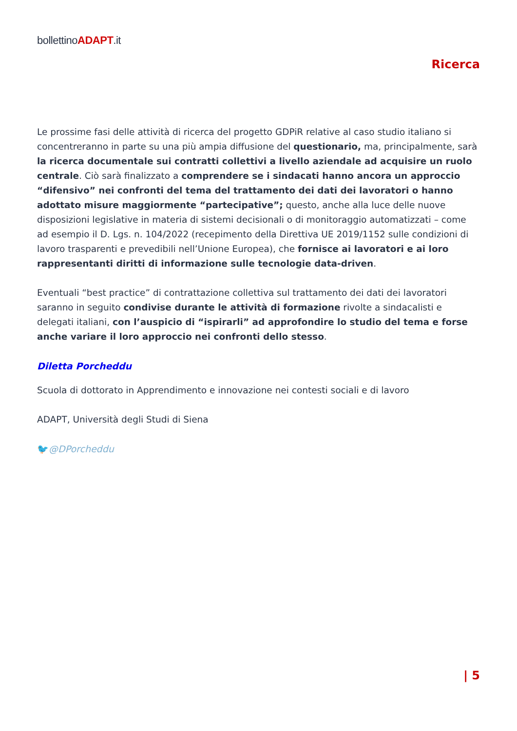bollettinoADAPT.it
Ricerca
Le prossime fasi delle attività di ricerca del progetto GDPiR relative al caso studio italiano si concentreranno in parte su una più ampia diffusione del questionario, ma, principalmente, sarà la ricerca documentale sui contratti collettivi a livello aziendale ad acquisire un ruolo centrale. Ciò sarà finalizzato a comprendere se i sindacati hanno ancora un approccio “difensivo” nei confronti del tema del trattamento dei dati dei lavoratori o hanno adottato misure maggiormente “partecipative”; questo, anche alla luce delle nuove disposizioni legislative in materia di sistemi decisionali o di monitoraggio automatizzati – come ad esempio il D. Lgs. n. 104/2022 (recepimento della Direttiva UE 2019/1152 sulle condizioni di lavoro trasparenti e prevedibili nell’Unione Europea), che fornisce ai lavoratori e ai loro rappresentanti diritti di informazione sulle tecnologie data-driven.
Eventuali “best practice” di contrattazione collettiva sul trattamento dei dati dei lavoratori saranno in seguito condivise durante le attività di formazione rivolte a sindacalisti e delegati italiani, con l’auspicio di “ispirarli” ad approfondire lo studio del tema e forse anche variare il loro approccio nei confronti dello stesso.
Diletta Porcheddu
Scuola di dottorato in Apprendimento e innovazione nei contesti sociali e di lavoro
ADAPT, Università degli Studi di Siena
🐦@DPorcheddu
| 5